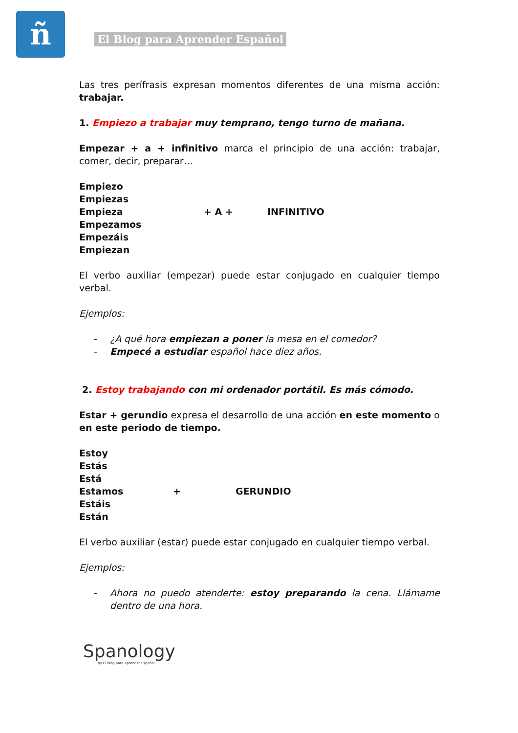ñ El Blog para Aprender Español
Las tres perífrasis expresan momentos diferentes de una misma acción: trabajar.
1. Empiezo a trabajar muy temprano, tengo turno de mañana.
Empezar + a + infinitivo marca el principio de una acción: trabajar, comer, decir, preparar…
Empiezo
Empiezas
Empieza
Empezamos
Empezáis
Empiezan
+ A + INFINITIVO
El verbo auxiliar (empezar) puede estar conjugado en cualquier tiempo verbal.
Ejemplos:
- ¿A qué hora empiezan a poner la mesa en el comedor?
- Empecé a estudiar español hace diez años.
2. Estoy trabajando con mi ordenador portátil. Es más cómodo.
Estar + gerundio expresa el desarrollo de una acción en este momento o en este periodo de tiempo.
Estoy
Estás
Está
Estamos
Estáis
Están
+ GERUNDIO
El verbo auxiliar (estar) puede estar conjugado en cualquier tiempo verbal.
Ejemplos:
- Ahora no puedo atenderte: estoy preparando la cena. Llámame dentro de una hora.
Spanology
by El blog para aprender Español